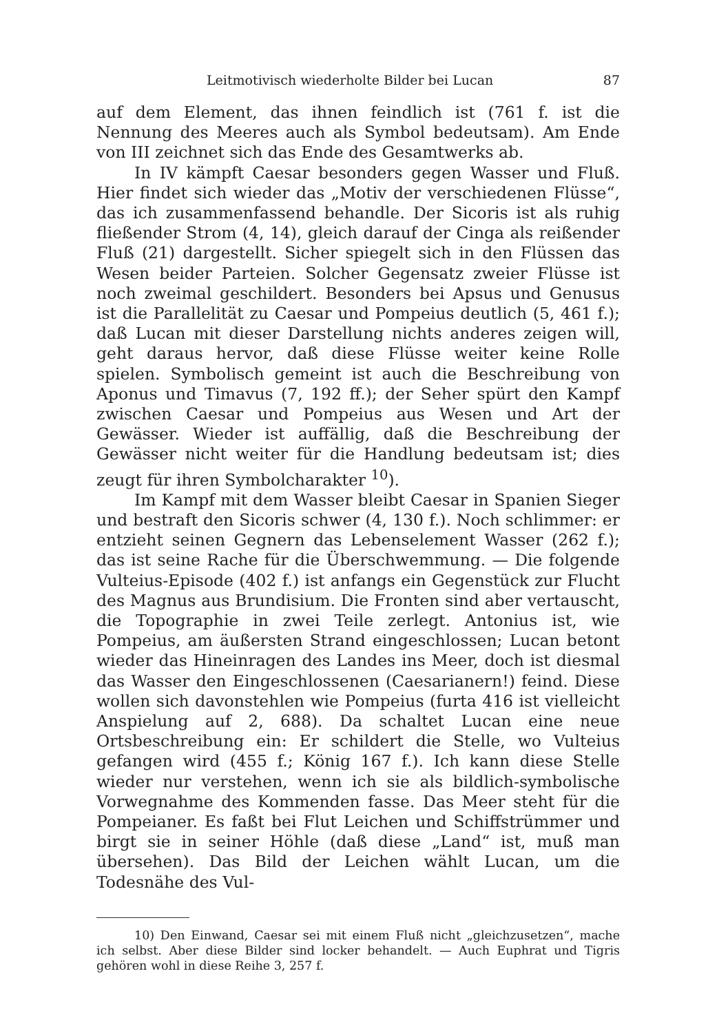Leitmotivisch wiederholte Bilder bei Lucan 87
auf dem Element, das ihnen feindlich ist (761 f. ist die Nennung des Meeres auch als Symbol bedeutsam). Am Ende von III zeichnet sich das Ende des Gesamtwerks ab.
In IV kämpft Caesar besonders gegen Wasser und Fluß. Hier findet sich wieder das „Motiv der verschiedenen Flüsse“, das ich zusammenfassend behandle. Der Sicoris ist als ruhig fließender Strom (4, 14), gleich darauf der Cinga als reißender Fluß (21) dargestellt. Sicher spiegelt sich in den Flüssen das Wesen beider Parteien. Solcher Gegensatz zweier Flüsse ist noch zweimal geschildert. Besonders bei Apsus und Genusus ist die Parallelität zu Caesar und Pompeius deutlich (5, 461 f.); daß Lucan mit dieser Darstellung nichts anderes zeigen will, geht daraus hervor, daß diese Flüsse weiter keine Rolle spielen. Symbolisch gemeint ist auch die Beschreibung von Aponus und Timavus (7, 192 ff.); der Seher spürt den Kampf zwischen Caesar und Pompeius aus Wesen und Art der Gewässer. Wieder ist auffällig, daß die Beschreibung der Gewässer nicht weiter für die Handlung bedeutsam ist; dies zeugt für ihren Symbolcharakter <sup>10</sup>).
Im Kampf mit dem Wasser bleibt Caesar in Spanien Sieger und bestraft den Sicoris schwer (4, 130 f.). Noch schlimmer: er entzieht seinen Gegnern das Lebenselement Wasser (262 f.); das ist seine Rache für die Überschwemmung. — Die folgende Vulteius-Episode (402 f.) ist anfangs ein Gegenstück zur Flucht des Magnus aus Brundisium. Die Fronten sind aber vertauscht, die Topographie in zwei Teile zerlegt. Antonius ist, wie Pompeius, am äußersten Strand eingeschlossen; Lucan betont wieder das Hineinragen des Landes ins Meer, doch ist diesmal das Wasser den Eingeschlossenen (Caesarianern!) feind. Diese wollen sich davonstehlen wie Pompeius (furta 416 ist vielleicht Anspielung auf 2, 688). Da schaltet Lucan eine neue Ortsbeschreibung ein: Er schildert die Stelle, wo Vulteius gefangen wird (455 f.; König 167 f.). Ich kann diese Stelle wieder nur verstehen, wenn ich sie als bildlich-symbolische Vorwegnahme des Kommenden fasse. Das Meer steht für die Pompeianer. Es faßt bei Flut Leichen und Schiffstrümmer und birgt sie in seiner Höhle (daß diese „Land“ ist, muß man übersehen). Das Bild der Leichen wählt Lucan, um die Todesnähe des Vul-
10) Den Einwand, Caesar sei mit einem Fluß nicht „gleichzusetzen“, mache ich selbst. Aber diese Bilder sind locker behandelt. — Auch Euphrat und Tigris gehören wohl in diese Reihe 3, 257 f.